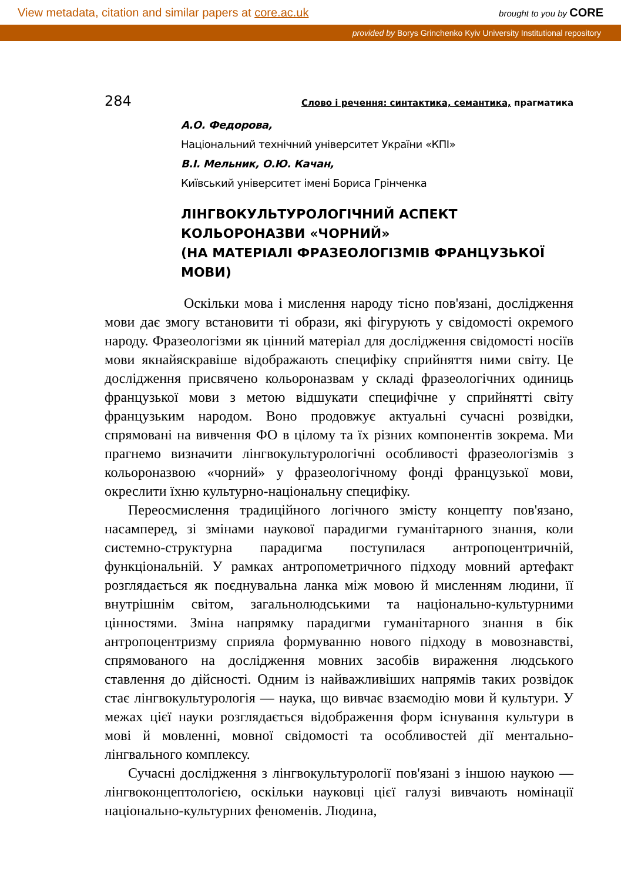View metadata, citation and similar papers at core.ac.uk brought to you by CORE
provided by Borys Grinchenko Kyiv University Institutional repository
284 Слово і речення: синтактика, семантика, прагматика
А.О. Федорова,
Національний технічний університет України «КПІ»
В.І. Мельник, О.Ю. Качан,
Київський університет імені Бориса Грінченка
ЛІНГВОКУЛЬТУРОЛОГІЧНИЙ АСПЕКТ
КОЛЬОРОНАЗВИ «ЧОРНИЙ»
(НА МАТЕРІАЛІ ФРАЗЕОЛОГІЗМІВ ФРАНЦУЗЬКОЇ МОВИ)
Оскільки мова і мислення народу тісно пов'язані, до­слідження мови дає змогу встановити ті образи, які фігурують у свідомості окремого народу. Фразеологізми як цінний матеріал для дослідження свідомості носіїв мови якнайяскравіше відображають специфіку сприйняття ними світу. Це дослідження присвячено кольороназвам у складі фразеологічних одиниць французької мови з метою відшукати специфічне у сприйнятті світу французьким народом. Воно продовжує актуальні сучасні розвідки, спрямовані на вивчення ФО в цілому та їх різних компонентів зокрема. Ми прагнемо визначити лінгвокультурологічні особливості фразеологізмів з кольороназвою «чорний» у фразеологічному фонді французької мови, окреслити їхню культурно-національну специфіку.
Переосмислення традиційного логічного змісту концепту пов'язано, насамперед, зі змінами наукової парадигми гуманітарного знання, коли системно-структурна парадигма поступилася антропоцентричній, функціональній. У рамках антропометричного підходу мовний артефакт розглядається як поєднувальна ланка між мовою й мисленням людини, її внутрішнім світом, загальнолюдськими та національно-культурними цінностями. Зміна напрямку парадигми гуманітарного знання в бік антропоцентризму сприяла формуванню нового підходу в мовознавстві, спрямованого на дослідження мовних засобів вираження людського ставлення до дійсності. Одним із найважливіших напрямів таких розвідок стає лінгвокультурологія — наука, що вивчає взаємодію мови й культури. У межах цієї науки розглядається відображення форм існування культури в мові й мовленні, мовної свідомості та особливостей дії ментально-лінгвального комплексу.
Сучасні дослідження з лінгвокультурології пов'язані з іншою наукою — лінгвоконцептологією, оскільки науковці цієї галузі вивчають номінації національно-культурних феноменів. Людина,